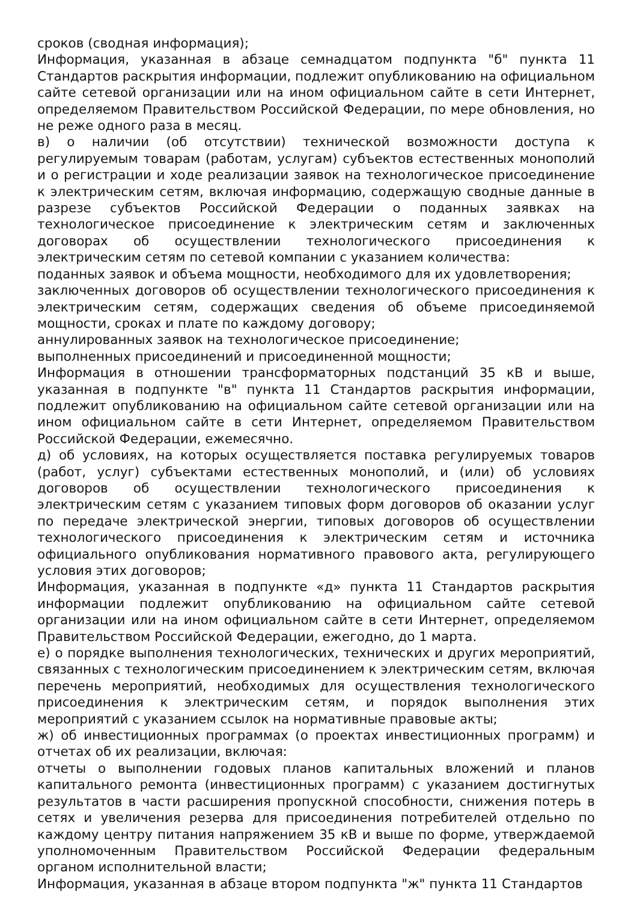сроков (сводная информация);
Информация, указанная в абзаце семнадцатом подпункта "б" пункта 11 Стандартов раскрытия информации, подлежит опубликованию на официальном сайте сетевой организации или на ином официальном сайте в сети Интернет, определяемом Правительством Российской Федерации, по мере обновления, но не реже одного раза в месяц.
в) о наличии (об отсутствии) технической возможности доступа к регулируемым товарам (работам, услугам) субъектов естественных монополий и о регистрации и ходе реализации заявок на технологическое присоединение к электрическим сетям, включая информацию, содержащую сводные данные в разрезе субъектов Российской Федерации о поданных заявках на технологическое присоединение к электрическим сетям и заключенных договорах об осуществлении технологического присоединения к электрическим сетям по сетевой компании с указанием количества:
поданных заявок и объема мощности, необходимого для их удовлетворения;
заключенных договоров об осуществлении технологического присоединения к электрическим сетям, содержащих сведения об объеме присоединяемой мощности, сроках и плате по каждому договору;
аннулированных заявок на технологическое присоединение;
выполненных присоединений и присоединенной мощности;
Информация в отношении трансформаторных подстанций 35 кВ и выше, указанная в подпункте "в" пункта 11 Стандартов раскрытия информации, подлежит опубликованию на официальном сайте сетевой организации или на ином официальном сайте в сети Интернет, определяемом Правительством Российской Федерации, ежемесячно.
д) об условиях, на которых осуществляется поставка регулируемых товаров (работ, услуг) субъектами естественных монополий, и (или) об условиях договоров об осуществлении технологического присоединения к электрическим сетям с указанием типовых форм договоров об оказании услуг по передаче электрической энергии, типовых договоров об осуществлении технологического присоединения к электрическим сетям и источника официального опубликования нормативного правового акта, регулирующего условия этих договоров;
Информация, указанная в подпункте «д» пункта 11 Стандартов раскрытия информации подлежит опубликованию на официальном сайте сетевой организации или на ином официальном сайте в сети Интернет, определяемом Правительством Российской Федерации, ежегодно, до 1 марта.
е) о порядке выполнения технологических, технических и других мероприятий, связанных с технологическим присоединением к электрическим сетям, включая перечень мероприятий, необходимых для осуществления технологического присоединения к электрическим сетям, и порядок выполнения этих мероприятий с указанием ссылок на нормативные правовые акты;
ж) об инвестиционных программах (о проектах инвестиционных программ) и отчетах об их реализации, включая:
отчеты о выполнении годовых планов капитальных вложений и планов капитального ремонта (инвестиционных программ) с указанием достигнутых результатов в части расширения пропускной способности, снижения потерь в сетях и увеличения резерва для присоединения потребителей отдельно по каждому центру питания напряжением 35 кВ и выше по форме, утверждаемой уполномоченным Правительством Российской Федерации федеральным органом исполнительной власти;
Информация, указанная в абзаце втором подпункта "ж" пункта 11 Стандартов